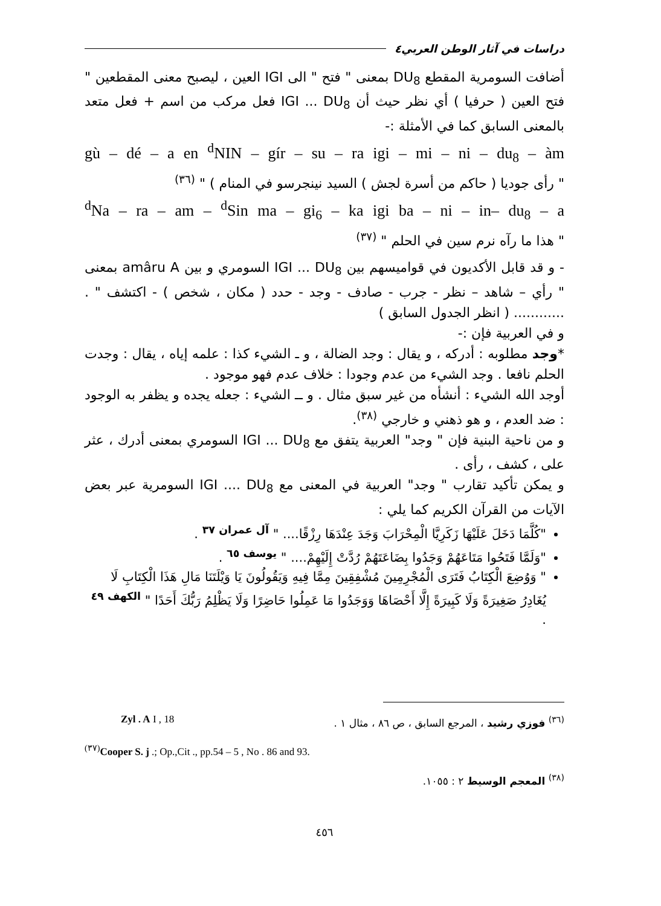دراسات في آثار الوطن العربي٤
أضافت السومرية المقطع DU<sub>8</sub> بمعنى " فتح " الى IGI العين ، ليصبح معنى المقطعين " فتح العين ( حرفيا ) أي نظر حيث أن IGI ... DU<sub>8</sub> فعل مركب من اسم + فعل متعد بالمعنى السابق كما في الأمثلة :-
gù – dé – a en <sup>d</sup>NIN – gír – su – ra igi – mi – ni – du<sub>8</sub> – àm
" رأى جوديا ( حاكم من أسرة لجش ) السيد نينجرسو في المنام ) " <sup>(٣٦)</sup>
<sup>d</sup> Na – ra – am – <sup>d</sup>Sin ma – gi<sub>6</sub> – ka igi ba – ni – in– du<sub>8</sub> – a
" هذا ما رآه نرم سين في الحلم " <sup>(٣٧)</sup>
- و قد قابل الأكديون في قواميسهم بين IGI ... DU<sub>8</sub> السومري و بين amâru A بمعنى " رأي – شاهد – نظر - جرب - صادف - وجد - حدد ( مكان ، شخص ) - اكتشف " . ............ ( انظر الجدول السابق )
و في العربية فإن :-
*وجد مطلوبه : أدركه ، و يقال : وجد الضالة ، و ـ الشيء كذا : علمه إياه ، يقال : وجدت الحلم نافعا . وجد الشيء من عدم وجودا : خلاف عدم فهو موجود .
أوجد الله الشيء : أنشأه من غير سبق مثال . و ــ الشيء : جعله يجده و يظفر به الوجود : ضد العدم ، و هو ذهني و خارجي <sup>(٣٨)</sup>.
و من ناحية البنية فإن " وجد" العربية يتفق مع IGI ... DU<sub>8</sub> السومري بمعنى أدرك ، عثر على ، كشف ، رأى .
و يمكن تأكيد تقارب " وجد" العربية في المعنى مع IGI .... DU<sub>8</sub> السومرية عبر بعض الآيات من القرآن الكريم كما يلي :
"كُلَّمَا دَخَلَ عَلَيْهَا زَكَرِيَّا الْمِحْرَابَ وَجَدَ عِنْدَهَا رِزْقًا.... " <sup>آل عمران ٣٧</sup> .
"وَلَمَّا فَتَحُوا مَتَاعَهُمْ وَجَدُوا بِضَاعَتَهُمْ رُدَّتْ إِلَيْهِمْ.... " <sup>يوسف ٦٥</sup> .
" وَوُضِعَ الْكِتَابُ فَتَرَى الْمُجْرِمِينَ مُشْفِقِينَ مِمَّا فِيهِ وَيَقُولُونَ يَا وَيْلَتَنَا مَالِ هَذَا الْكِتَابِ لَا يُغَادِرُ صَغِيرَةً وَلَا كَبِيرَةً إِلَّا أَحْصَاهَا وَوَجَدُوا مَا عَمِلُوا حَاضِرًا وَلَا يَظْلِمُ رَبُّكَ أَحَدًا " <sup>الكهف ٤٩</sup> .
<sup>(٣٦)</sup> فوزي رشيد ، المرجع السابق ، ص ٨٦ ، مثال ١ . Zyl . A I , 18
<sup>(٣٧)</sup> Cooper S. j .; Op.,Cit ., pp.54 – 5 , No . 86 and 93.
<sup>(٣٨)</sup> المعجم الوسيط ٢ : ١٠٥٥.
٤٥٦